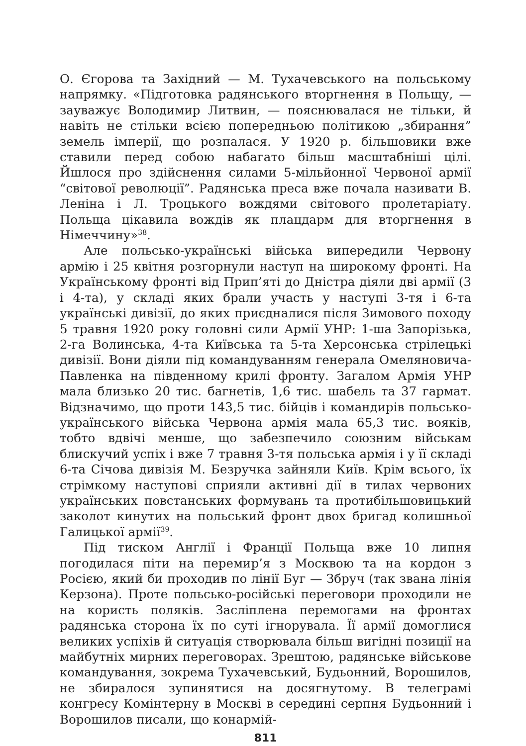О. Єгорова та Західний — М. Тухачевського на польському напрямку. «Підготовка радянського вторгнення в Польщу, — зауважує Володимир Литвин, — пояснювалася не тільки, й навіть не стільки всією попередньою політикою „збирання” земель імперії, що розпалася. У 1920 р. більшовики вже ставили перед собою набагато більш масштабніші цілі. Йшлося про здійснення силами 5-мільйонної Червоної армії “світової революції”. Радянська преса вже почала називати В. Леніна і Л. Троцького вождями світового пролетаріату. Польща цікавила вождів як плацдарм для вторгнення в Німеччину»<sup>38</sup>.
Але польсько-українські війська випередили Червону армію і 25 квітня розгорнули наступ на широкому фронті. На Українському фронті від Прип’яті до Дністра діяли дві армії (3 і 4-та), у складі яких брали участь у наступі 3-тя і 6-та українські дивізії, до яких приєдналися після Зимового походу 5 травня 1920 року головні сили Армії УНР: 1-ша Запорізька, 2-га Волинська, 4-та Київська та 5-та Херсонська стрілецькі дивізії. Вони діяли під командуванням генерала Омеляновича-Павленка на південному крилі фронту. Загалом Армія УНР мала близько 20 тис. багнетів, 1,6 тис. шабель та 37 гармат. Відзначимо, що проти 143,5 тис. бійців і командирів польсько-українського війська Червона армія мала 65,3 тис. вояків, тобто вдвічі менше, що забезпечило союзним військам блискучий успіх і вже 7 травня 3-тя польська армія і у її складі 6-та Січова дивізія М. Безручка зайняли Київ. Крім всього, їх стрімкому наступові сприяли активні дії в тилах червоних українських повстанських формувань та протибільшовицький заколот кинутих на польський фронт двох бригад колишньої Галицької армії<sup>39</sup>.
Під тиском Англії і Франції Польща вже 10 липня погодилася піти на перемир’я з Москвою та на кордон з Росією, який би проходив по лінії Буг — Збруч (так звана лінія Керзона). Проте польсько-російські переговори проходили не на користь поляків. Засліплена перемогами на фронтах радянська сторона їх по суті ігнорувала. Її армії домоглися великих успіхів й ситуація створювала більш вигідні позиції на майбутніх мирних переговорах. Зрештою, радянське військове командування, зокрема Тухачевський, Будьонний, Ворошилов, не збиралося зупинятися на досягнутому. В телеграмі конгресу Комінтерну в Москві в середині серпня Будьонний і Ворошилов писали, що конармій-
811